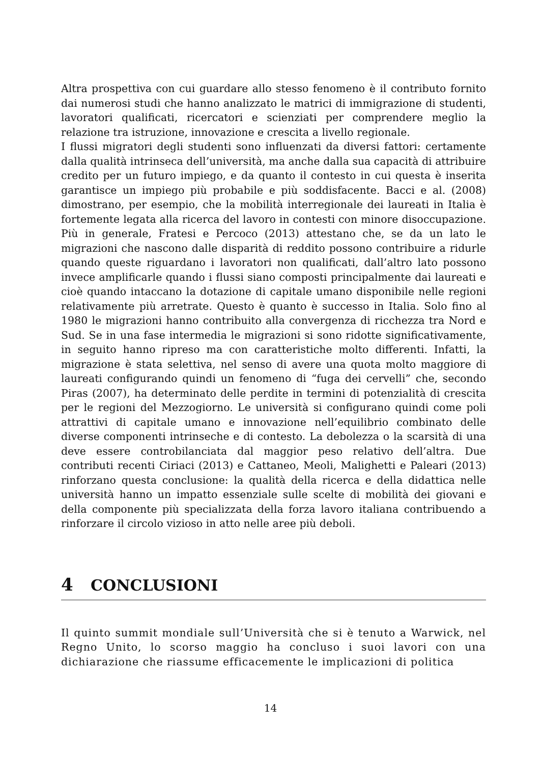Altra prospettiva con cui guardare allo stesso fenomeno è il contributo fornito dai numerosi studi che hanno analizzato le matrici di immigrazione di studenti, lavoratori qualificati, ricercatori e scienziati per comprendere meglio la relazione tra istruzione, innovazione e crescita a livello regionale.
I flussi migratori degli studenti sono influenzati da diversi fattori: certamente dalla qualità intrinseca dell’università, ma anche dalla sua capacità di attribuire credito per un futuro impiego, e da quanto il contesto in cui questa è inserita garantisce un impiego più probabile e più soddisfacente. Bacci e al. (2008) dimostrano, per esempio, che la mobilità interregionale dei laureati in Italia è fortemente legata alla ricerca del lavoro in contesti con minore disoccupazione. Più in generale, Fratesi e Percoco (2013) attestano che, se da un lato le migrazioni che nascono dalle disparità di reddito possono contribuire a ridurle quando queste riguardano i lavoratori non qualificati, dall’altro lato possono invece amplificarle quando i flussi siano composti principalmente dai laureati e cioè quando intaccano la dotazione di capitale umano disponibile nelle regioni relativamente più arretrate. Questo è quanto è successo in Italia. Solo fino al 1980 le migrazioni hanno contribuito alla convergenza di ricchezza tra Nord e Sud. Se in una fase intermedia le migrazioni si sono ridotte significativamente, in seguito hanno ripreso ma con caratteristiche molto differenti. Infatti, la migrazione è stata selettiva, nel senso di avere una quota molto maggiore di laureati configurando quindi un fenomeno di “fuga dei cervelli” che, secondo Piras (2007), ha determinato delle perdite in termini di potenzialità di crescita per le regioni del Mezzogiorno. Le università si configurano quindi come poli attrattivi di capitale umano e innovazione nell’equilibrio combinato delle diverse componenti intrinseche e di contesto. La debolezza o la scarsità di una deve essere controbilanciata dal maggior peso relativo dell’altra. Due contributi recenti Ciriaci (2013) e Cattaneo, Meoli, Malighetti e Paleari (2013) rinforzano questa conclusione: la qualità della ricerca e della didattica nelle università hanno un impatto essenziale sulle scelte di mobilità dei giovani e della componente più specializzata della forza lavoro italiana contribuendo a rinforzare il circolo vizioso in atto nelle aree più deboli.
4 CONCLUSIONI
Il quinto summit mondiale sull’Università che si è tenuto a Warwick, nel Regno Unito, lo scorso maggio ha concluso i suoi lavori con una dichiarazione che riassume efficacemente le implicazioni di politica
14